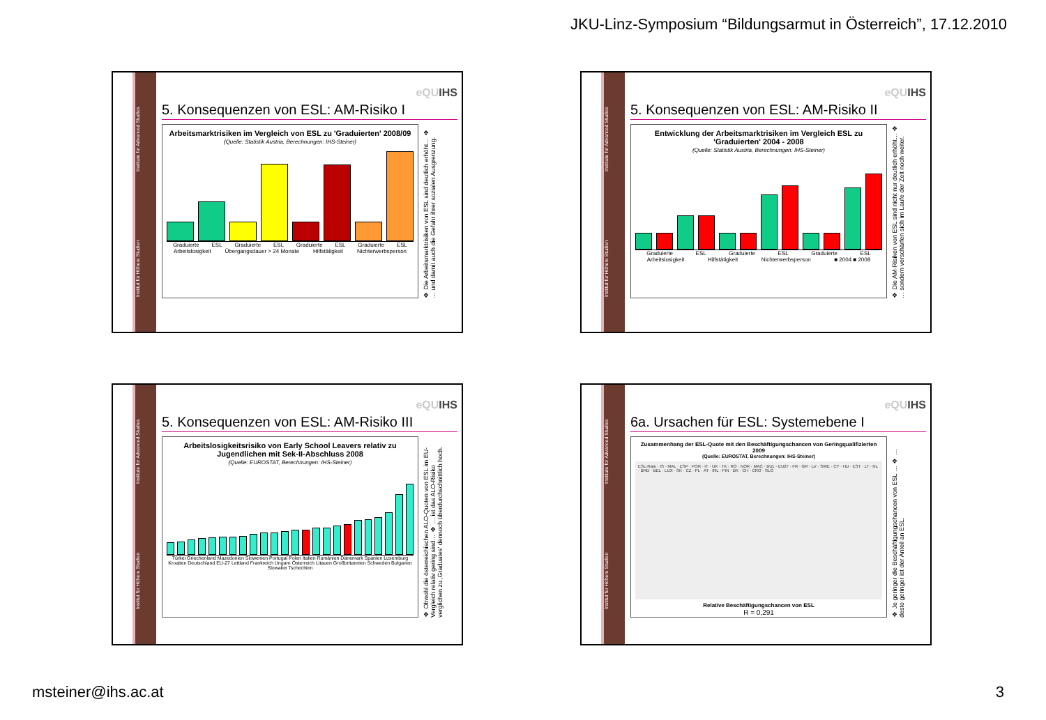JKU-Linz-Symposium “Bildungsarmut in Österreich”, 17.12.2010
Institut für Höhere Studien Institute for Advanced Studies
eQUIHS
5. Konsequenzen von ESL: AM-Risiko I
Arbeitsmarktrisiken im Vergleich von ESL zu 'Graduierten' 2008/09
(Quelle: Statistik Austria, Berechnungen: IHS-Steiner)
Graduierte ESL Graduierte ESL Graduierte ESL Graduierte ESL
Arbeitslosigkeit Übergangsdauer > 24 Monate Hilfstätigkeit Nichterwerbsperson
❖ Die Arbeitsmarktrisiken von ESL sind deutlich erhöht… ❖ … und damit auch die Gefahr ihrer sozialen Ausgrenzung.
Institut für Höhere Studien Institute for Advanced Studies
eQUIHS
5. Konsequenzen von ESL: AM-Risiko II
Entwicklung der Arbeitsmarktrisiken im Vergleich ESL zu 'Graduierten' 2004 - 2008
(Quelle: Statistik Austria, Berechnungen: IHS-Steiner)
Graduierte ESL Graduierte ESL Graduierte ESL
Arbeitslosigkeit Hilfstätigkeit Nichterwerbsperson ■ 2004 ■ 2008
❖ Die AM-Risiken von ESL sind nicht nur deutlich erhöht… ❖ … sondern verschärfen sich im Laufe der Zeit noch weiter.
Institut für Höhere Studien Institute for Advanced Studies
eQUIHS
5. Konsequenzen von ESL: AM-Risiko III
Arbeitslosigkeitsrisiko von Early School Leavers relativ zu Jugendlichen mit Sek-II-Abschluss 2008
(Quelle: EUROSTAT, Berechnungen: IHS-Steiner)
Türkei Griechenland Mazedonien Slowenien Portugal Polen Italien Rumänien Dänemark Spanien Luxemburg Kroatien Deutschland EU-27 Lettland Frankreich Ungarn Österreich Litauen Großbritannien Schweden Bulgarien Slowakei Tschechien
❖ Obwohl die österreichischen ALO-Quoten von ESL im EU-Vergleich relativ gering sind… ❖ … ist das ALO-Risiko verglichen zu ‚Graduates' dennoch überdurchschnittlich hoch.
Institut für Höhere Studien Institute for Advanced Studies
eQUIHS
6a. Ursachen für ESL: Systemebene I
Zusammenhang der ESL-Quote mit den Beschäftigungschancen von Geringqualifizierten 2009
(Quelle: EUROSTAT, Berechnungen: IHS-Steiner)
ESL-Rate · IS · MAL · ESP · POR · IT · UK · TK · RO · NOR · MAC · BUL · EU27 · FR · GR · LV · SWE · CY · HU · EST · LT · NL · BRD · BEL · LUX · SK · CZ · PL · AT · IRL · FIN · DK · CH · CRO · SLO
Relative Beschäftigungschancen von ESL
R = 0,291
❖ Je geringer die Beschäftigungschancen von ESL … ❖ …desto geringer ist der Anteil an ESL.
msteiner@ihs.ac.at 3